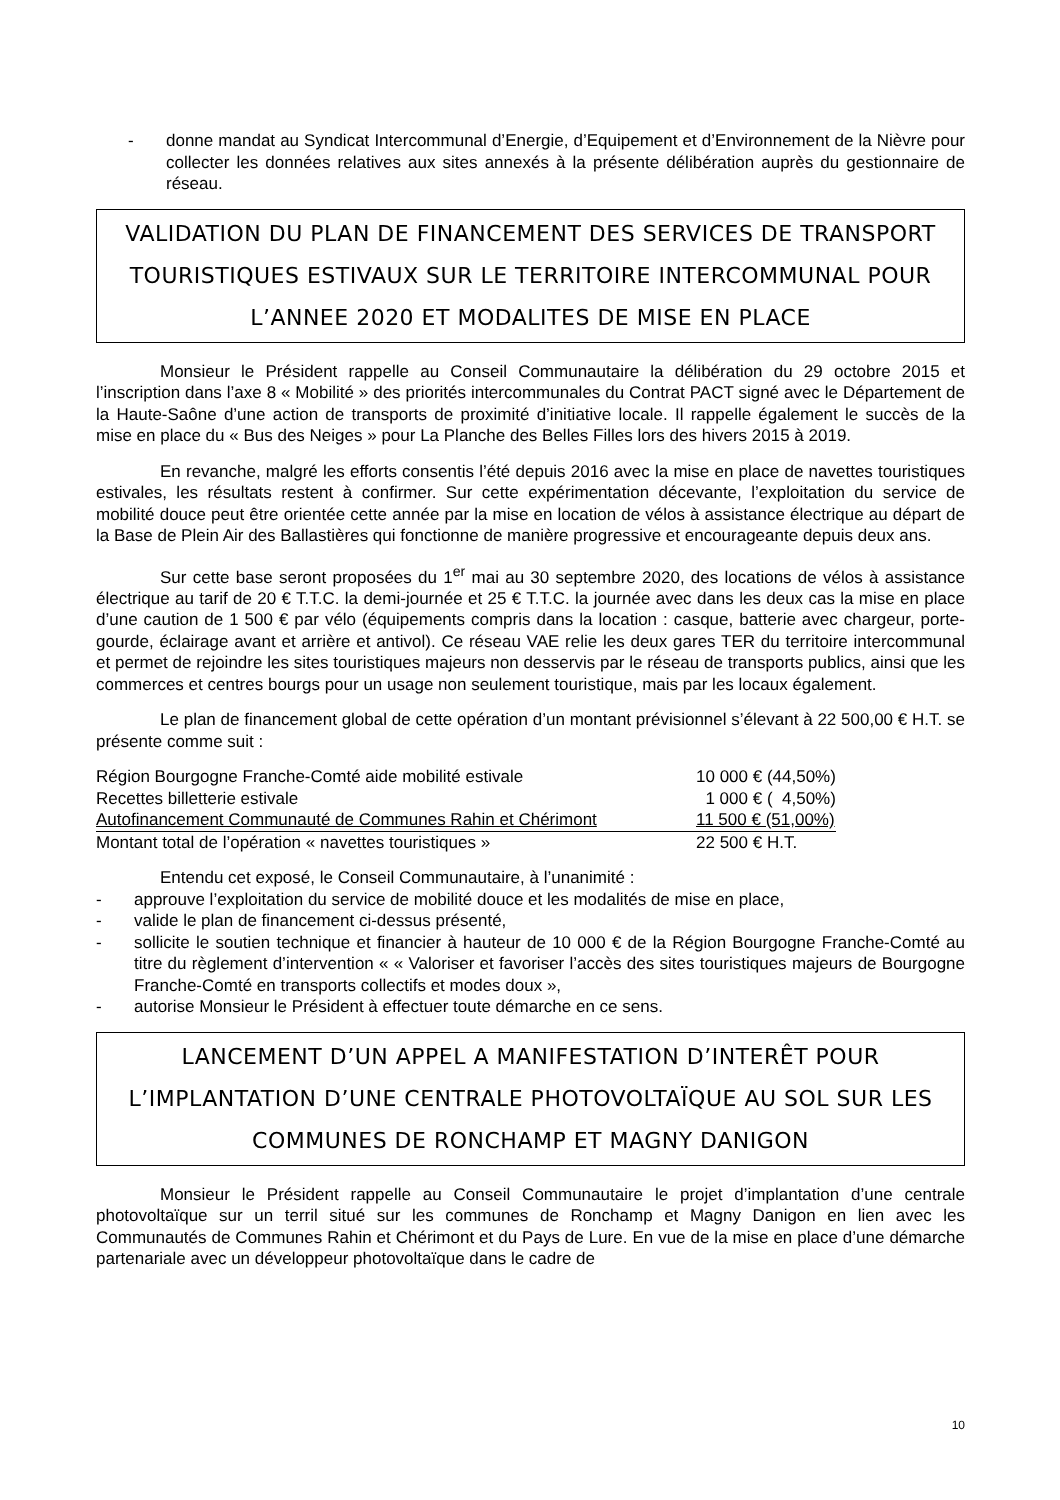- donne mandat au Syndicat Intercommunal d’Energie, d’Equipement et d’Environnement de la Nièvre pour collecter les données relatives aux sites annexés à la présente délibération auprès du gestionnaire de réseau.
VALIDATION DU PLAN DE FINANCEMENT DES SERVICES DE TRANSPORT TOURISTIQUES ESTIVAUX SUR LE TERRITOIRE INTERCOMMUNAL POUR L’ANNEE 2020 ET MODALITES DE MISE EN PLACE
Monsieur le Président rappelle au Conseil Communautaire la délibération du 29 octobre 2015 et l’inscription dans l’axe 8 « Mobilité » des priorités intercommunales du Contrat PACT signé avec le Département de la Haute-Saône d’une action de transports de proximité d’initiative locale. Il rappelle également le succès de la mise en place du « Bus des Neiges » pour La Planche des Belles Filles lors des hivers 2015 à 2019.
En revanche, malgré les efforts consentis l’été depuis 2016 avec la mise en place de navettes touristiques estivales, les résultats restent à confirmer. Sur cette expérimentation décevante, l’exploitation du service de mobilité douce peut être orientée cette année par la mise en location de vélos à assistance électrique au départ de la Base de Plein Air des Ballastières qui fonctionne de manière progressive et encourageante depuis deux ans.
Sur cette base seront proposées du 1<sup>er</sup> mai au 30 septembre 2020, des locations de vélos à assistance électrique au tarif de 20 € T.T.C. la demi-journée et 25 € T.T.C. la journée avec dans les deux cas la mise en place d’une caution de 1 500 € par vélo (équipements compris dans la location : casque, batterie avec chargeur, porte-gourde, éclairage avant et arrière et antivol). Ce réseau VAE relie les deux gares TER du territoire intercommunal et permet de rejoindre les sites touristiques majeurs non desservis par le réseau de transports publics, ainsi que les commerces et centres bourgs pour un usage non seulement touristique, mais par les locaux également.
Le plan de financement global de cette opération d’un montant prévisionnel s’élevant à 22 500,00 € H.T. se présente comme suit :
| Région Bourgogne Franche-Comté aide mobilité estivale | 10 000 € (44,50%) |
| Recettes billetterie estivale | 1 000 € ( 4,50%) |
| Autofinancement Communauté de Communes Rahin et Chérimont | 11 500 € (51,00%) |
| Montant total de l’opération « navettes touristiques » | 22 500 € H.T. |
Entendu cet exposé, le Conseil Communautaire, à l’unanimité :
- approuve l’exploitation du service de mobilité douce et les modalités de mise en place,
- valide le plan de financement ci-dessus présenté,
- sollicite le soutien technique et financier à hauteur de 10 000 € de la Région Bourgogne Franche-Comté au titre du règlement d’intervention « « Valoriser et favoriser l’accès des sites touristiques majeurs de Bourgogne Franche-Comté en transports collectifs et modes doux »,
- autorise Monsieur le Président à effectuer toute démarche en ce sens.
LANCEMENT D’UN APPEL A MANIFESTATION D’INTERÊT POUR L’IMPLANTATION D’UNE CENTRALE PHOTOVOLTAÏQUE AU SOL SUR LES COMMUNES DE RONCHAMP ET MAGNY DANIGON
Monsieur le Président rappelle au Conseil Communautaire le projet d’implantation d’une centrale photovoltaïque sur un terril situé sur les communes de Ronchamp et Magny Danigon en lien avec les Communautés de Communes Rahin et Chérimont et du Pays de Lure. En vue de la mise en place d’une démarche partenariale avec un développeur photovoltaïque dans le cadre de
10